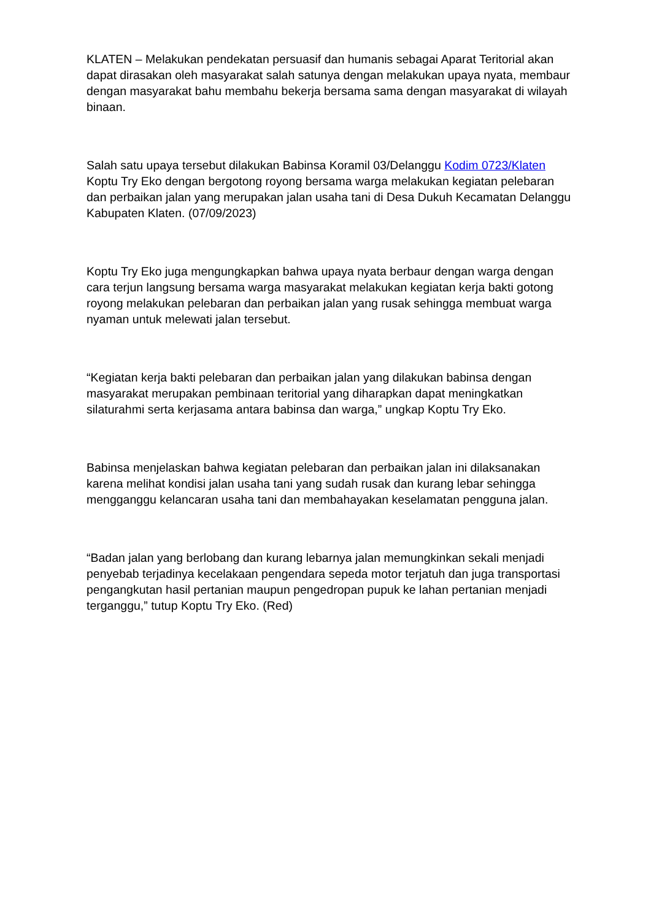KLATEN – Melakukan pendekatan persuasif dan humanis sebagai Aparat Teritorial akan dapat dirasakan oleh masyarakat salah satunya dengan melakukan upaya nyata, membaur dengan masyarakat bahu membahu bekerja bersama sama dengan masyarakat di wilayah binaan.
Salah satu upaya tersebut dilakukan Babinsa Koramil 03/Delanggu Kodim 0723/Klaten Koptu Try Eko dengan bergotong royong bersama warga melakukan kegiatan pelebaran dan perbaikan jalan yang merupakan jalan usaha tani di Desa Dukuh Kecamatan Delanggu Kabupaten Klaten. (07/09/2023)
Koptu Try Eko juga mengungkapkan bahwa upaya nyata berbaur dengan warga dengan cara terjun langsung bersama warga masyarakat melakukan kegiatan kerja bakti gotong royong melakukan pelebaran dan perbaikan jalan yang rusak sehingga membuat warga nyaman untuk melewati jalan tersebut.
“Kegiatan kerja bakti pelebaran dan perbaikan jalan yang dilakukan babinsa dengan masyarakat merupakan pembinaan teritorial yang diharapkan dapat meningkatkan silaturahmi serta kerjasama antara babinsa dan warga,” ungkap Koptu Try Eko.
Babinsa menjelaskan bahwa kegiatan pelebaran dan perbaikan jalan ini dilaksanakan karena melihat kondisi jalan usaha tani yang sudah rusak dan kurang lebar sehingga mengganggu kelancaran usaha tani dan membahayakan keselamatan pengguna jalan.
“Badan jalan yang berlobang dan kurang lebarnya jalan memungkinkan sekali menjadi penyebab terjadinya kecelakaan pengendara sepeda motor terjatuh dan juga transportasi pengangkutan hasil pertanian maupun pengedropan pupuk ke lahan pertanian menjadi terganggu,” tutup Koptu Try Eko. (Red)